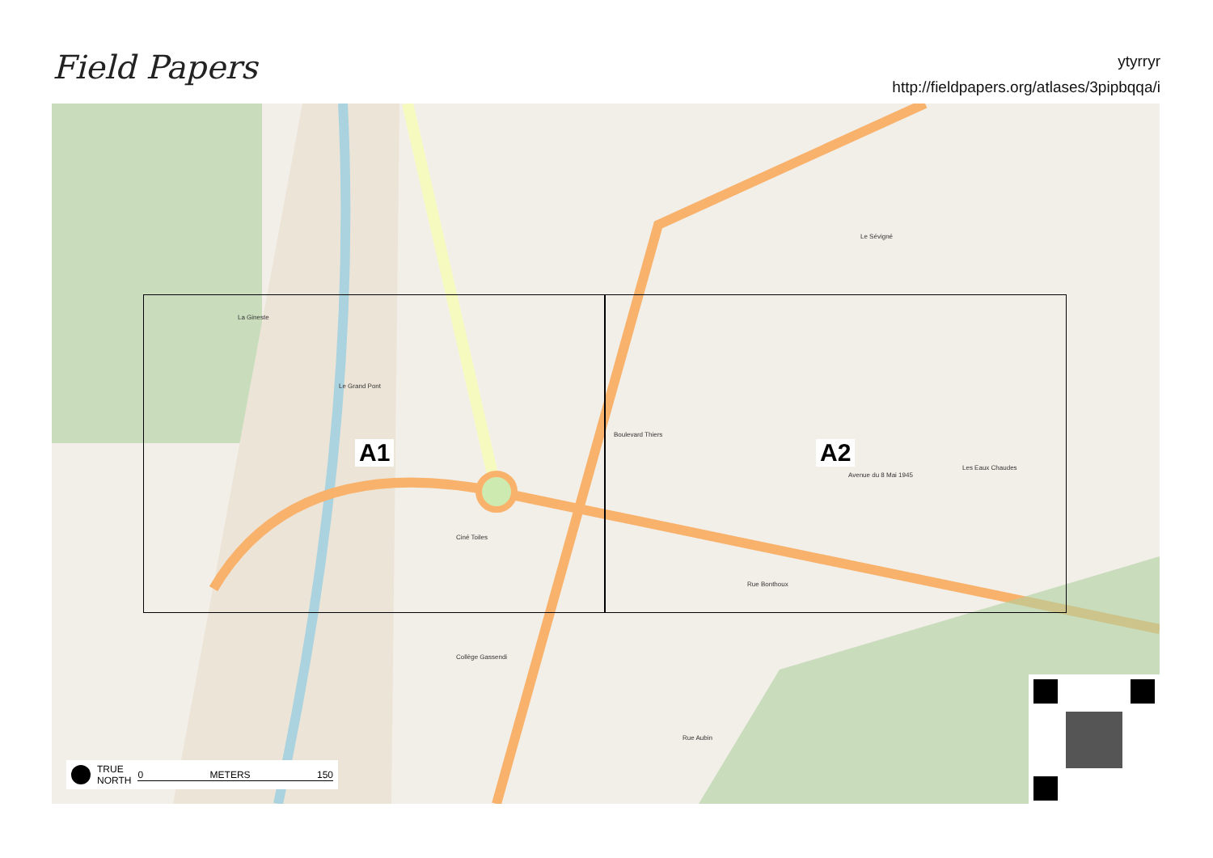Field Papers
ytyrryr
http://fieldpapers.org/atlases/3pipbqqa/i
A1 A2
Le Grand Pont
Boulevard Thiers
Avenue du 8 Mai 1945
Ciné Toiles
Collège Gassendi
Rue Bonthoux
Le Sévigné
Les Eaux Chaudes
La Gineste
Rue Aubin
TRUE
NORTH 0 METERS 150